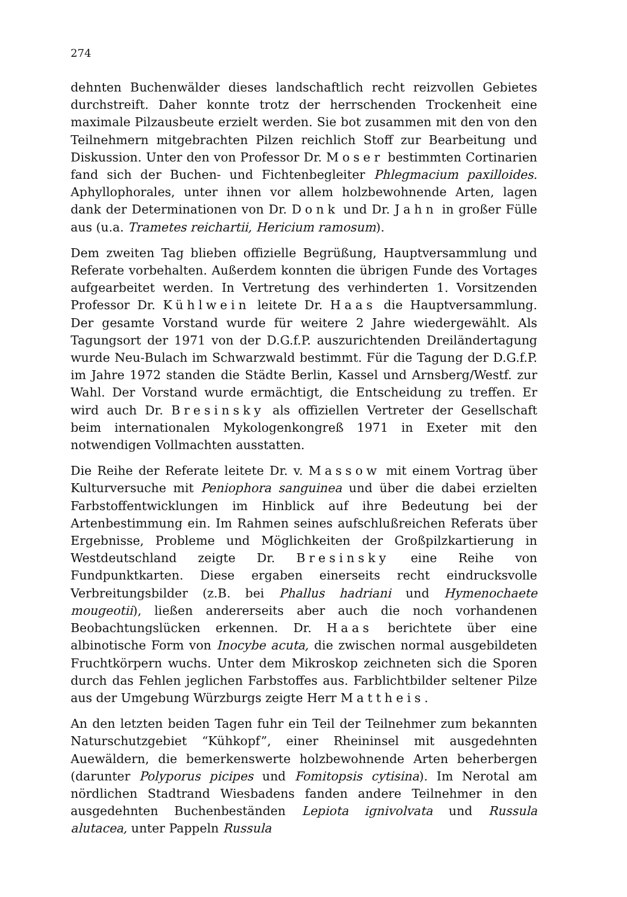274
dehnten Buchenwälder dieses landschaftlich recht reizvollen Gebietes durchstreift. Daher konnte trotz der herrschenden Trockenheit eine maximale Pilzausbeute erzielt werden. Sie bot zusammen mit den von den Teilnehmern mitgebrachten Pilzen reichlich Stoff zur Bearbeitung und Diskussion. Unter den von Professor Dr. Moser bestimmten Cortinarien fand sich der Buchen- und Fichtenbegleiter Phlegmacium paxilloides. Aphyllophorales, unter ihnen vor allem holzbewohnende Arten, lagen dank der Determinationen von Dr. Donk und Dr. Jahn in großer Fülle aus (u.a. Trametes reichartii, Hericium ramosum).
Dem zweiten Tag blieben offizielle Begrüßung, Hauptversammlung und Referate vorbehalten. Außerdem konnten die übrigen Funde des Vortages aufgearbeitet werden. In Vertretung des verhinderten 1. Vorsitzenden Professor Dr. Kühlwein leitete Dr. Haas die Hauptversammlung. Der gesamte Vorstand wurde für weitere 2 Jahre wiedergewählt. Als Tagungsort der 1971 von der D.G.f.P. auszurichtenden Dreiländertagung wurde Neu-Bulach im Schwarzwald bestimmt. Für die Tagung der D.G.f.P. im Jahre 1972 standen die Städte Berlin, Kassel und Arnsberg/Westf. zur Wahl. Der Vorstand wurde ermächtigt, die Entscheidung zu treffen. Er wird auch Dr. Bresinsky als offiziellen Vertreter der Gesellschaft beim internationalen Mykologenkongreß 1971 in Exeter mit den notwendigen Vollmachten ausstatten.
Die Reihe der Referate leitete Dr. v. Massow mit einem Vortrag über Kulturversuche mit Peniophora sanguinea und über die dabei erzielten Farbstoffentwicklungen im Hinblick auf ihre Bedeutung bei der Artenbestimmung ein. Im Rahmen seines aufschlußreichen Referats über Ergebnisse, Probleme und Möglichkeiten der Großpilzkartierung in Westdeutschland zeigte Dr. Bresinsky eine Reihe von Fundpunktkarten. Diese ergaben einerseits recht eindrucksvolle Verbreitungsbilder (z.B. bei Phallus hadriani und Hymenochaete mougeotii), ließen andererseits aber auch die noch vorhandenen Beobachtungslücken erkennen. Dr. Haas berichtete über eine albinotische Form von Inocybe acuta, die zwischen normal ausgebildeten Fruchtkörpern wuchs. Unter dem Mikroskop zeichneten sich die Sporen durch das Fehlen jeglichen Farbstoffes aus. Farblichtbilder seltener Pilze aus der Umgebung Würzburgs zeigte Herr Mattheis.
An den letzten beiden Tagen fuhr ein Teil der Teilnehmer zum bekannten Naturschutzgebiet “Kühkopf”, einer Rheininsel mit ausgedehnten Auewäldern, die bemerkenswerte holzbewohnende Arten beherbergen (darunter Polyporus picipes und Fomitopsis cytisina). Im Nerotal am nördlichen Stadtrand Wiesbadens fanden andere Teilnehmer in den ausgedehnten Buchenbeständen Lepiota ignivolvata und Russula alutacea, unter Pappeln Russula